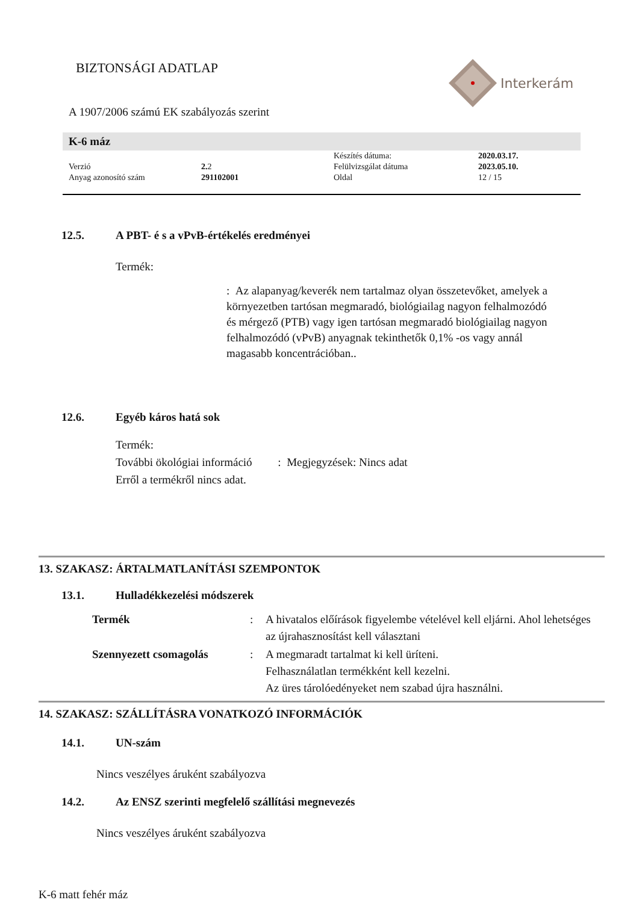BIZTONSÁGI ADATLAP Interkerám
A 1907/2006 számú EK szabályozás szerint
K-6 máz
| | | Készítés dátuma: | 2020.03.17. |
| Verzió | 2. 2 | Felülvizsgálat dátuma | 2023.05.10. |
| Anyag azonosító szám | 291102001 | Oldal | 12 / 15 |
12.5. A PBT- é s a vPvB-értékelés eredményei
Termék:
: Az alapanyag/keverék nem tartalmaz olyan összetevőket, amelyek a környezetben tartósan megmaradó, biológiailag nagyon felhalmozódó és mérgező (PTB) vagy igen tartósan megmaradó biológiailag nagyon felhalmozódó (vPvB) anyagnak tekinthetők 0,1% -os vagy annál magasabb koncentrációban..
12.6. Egyéb káros hatá sok
Termék:
További ökológiai információ : Megjegyzések: Nincs adat
Erről a termékről nincs adat.
13. SZAKASZ: ÁRTALMATLANÍTÁSI SZEMPONTOK
13.1. Hulladékkezelési módszerek
| Termék | : | A hivatalos előírások figyelembe vételével kell eljárni. Ahol lehetséges az újrahasznosítást kell választani |
| Szennyezett csomagolás | : | A megmaradt tartalmat ki kell üríteni. Felhasználatlan termékként kell kezelni. Az üres tárolóedényeket nem szabad újra használni. |
14. SZAKASZ: SZÁLLÍTÁSRA VONATKOZÓ INFORMÁCIÓK
14.1. UN-szám
Nincs veszélyes áruként szabályozva
14.2. Az ENSZ szerinti megfelelő szállítási megnevezés
Nincs veszélyes áruként szabályozva
K-6 matt fehér máz